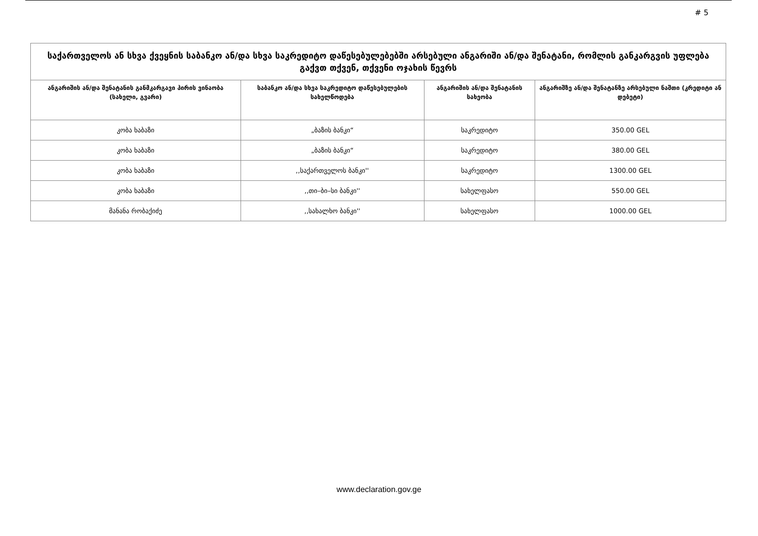# 5
| საქართველოს ან სხვა ქვეყნის საბანკო ან/და სხვა საკრედიტო დაწესებულებებში არსებული ანგარიში ან/და შენატანი, რომლის განკარგვის უფლება გაქვთ თქვენ, თქვენი ოჯახის წევრს | | | |
| --- | --- | --- | --- |
| ანგარიშის ან/და შენატანის განმკარგავი პირის ვინაობა (სახელი, გვარი) | საბანკო ან/და სხვა საკრედიტო დაწესებულების სახელწოდება | ანგარიშის ან/და შენატანის სახეობა | ანგარიშზე ან/და შენატანზე არსებული ნაშთი (კრედიტი ან დებეტი) |
| კობა ხაბაზი | „ბაზის ბანკი“ | საკრედიტო | 350.00 GEL |
| კობა ხაბაზი | „ბაზის ბანკი“ | საკრედიტო | 380.00 GEL |
| კობა ხაბაზი | ,,საქართველოს ბანკი'' | საკრედიტო | 1300.00 GEL |
| კობა ხაბაზი | ,,თი–ბი–სი ბანკი'' | სახელფასო | 550.00 GEL |
| მანანა რობაქიძე | ,,სახალხო ბანკი'' | სახელფასო | 1000.00 GEL |
www.declaration.gov.ge